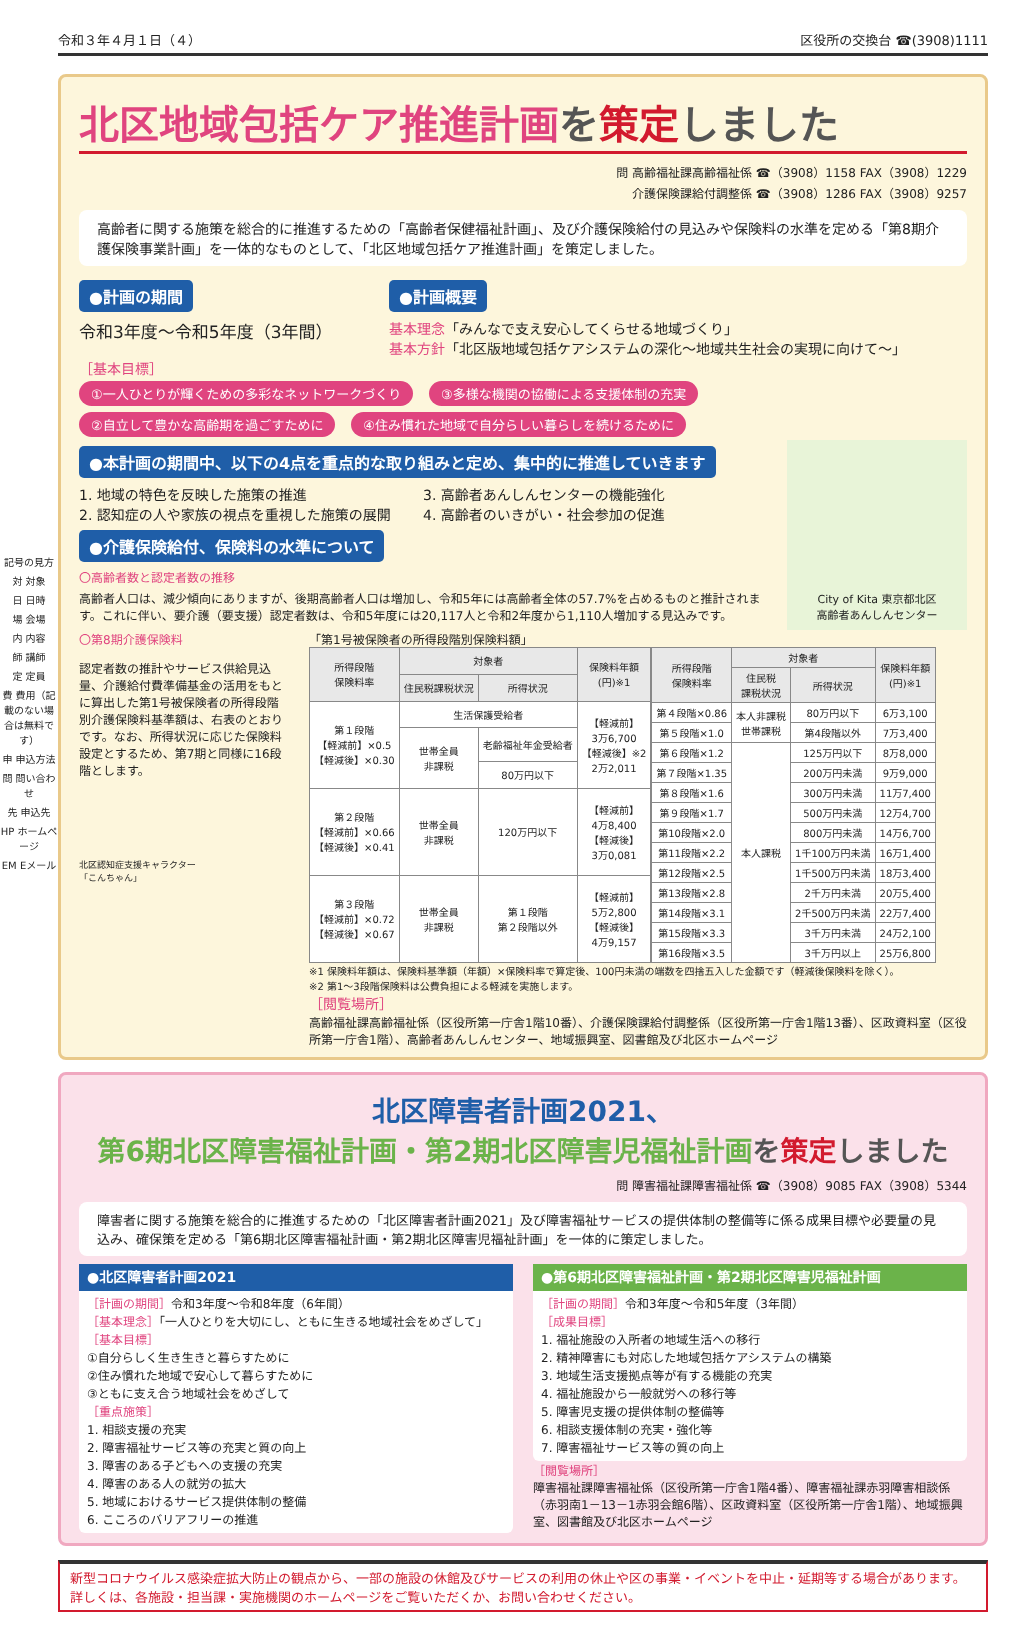記号の見方
対 対象
日 日時
場 会場
内 内容
師 講師
定 定員
費 費用（記載のない場合は無料です）
申 申込方法
問 問い合わせ
先 申込先
HP ホームページ
EM Eメール
令和３年４月１日（４） 区役所の交換台 ☎(3908)1111
北区地域包括ケア推進計画を策定 しました
問 高齢福祉課高齢福祉係 ☎（3908）1158 FAX（3908）1229
介護保険課給付調整係 ☎（3908）1286 FAX（3908）9257
高齢者に関する施策を総合的に推進するための「高齢者保健福祉計画」、及び介護保険給付の見込みや保険料の水準を定める「第8期介護保険事業計画」を一体的なものとして、「北区地域包括ケア推進計画」を策定しました。
●計画の期間
令和3年度～令和5年度（3年間）
●計画概要
基本理念「みんなで支え安心してくらせる地域づくり」
基本方針「北区版地域包括ケアシステムの深化～地域共生社会の実現に向けて～」
［基本目標］
①一人ひとりが輝くための多彩なネットワークづくり ③多様な機関の協働による支援体制の充実
②自立して豊かな高齢期を過ごすために ④住み慣れた地域で自分らしい暮らしを続けるために
●本計画の期間中、以下の4点を重点的な取り組みと定め、集中的に推進していきます
1. 地域の特色を反映した施策の推進
3. 高齢者あんしんセンターの機能強化
2. 認知症の人や家族の視点を重視した施策の展開
4. 高齢者のいきがい・社会参加の促進
●介護保険給付、保険料の水準について
〇高齢者数と認定者数の推移
高齢者人口は、減少傾向にありますが、後期高齢者人口は増加し、令和5年には高齢者全体の57.7%を占めるものと推計されます。これに伴い、要介護（要支援）認定者数は、令和5年度には20,117人と令和2年度から1,110人増加する見込みです。
City of Kita 東京都北区
高齢者あんしんセンター
〇第8期介護保険料
認定者数の推計やサービス供給見込量、介護給付費準備基金の活用をもとに算出した第1号被保険者の所得段階別介護保険料基準額は、右表のとおりです。なお、所得状況に応じた保険料設定とするため、第7期と同様に16段階とします。
北区認知症支援キャラクター
「こんちゃん」
「第1号被保険者の所得段階別保険料額」
| 所得段階 保険料率 | 対象者 | | 保険料年額 (円)※1 |
| --- | --- | --- | --- |
| | 住民税課税状況 | 所得状況 | |
| 第１段階 【軽減前】×0.5 【軽減後】×0.30 | 生活保護受給者 | | 【軽減前】 3万6,700 【軽減後】※2 2万2,011 |
| | 世帯全員 非課税 | 老齢福祉年金受給者 | |
| | | 80万円以下 | |
| 第２段階 【軽減前】×0.66 【軽減後】×0.41 | 世帯全員 非課税 | 120万円以下 | 【軽減前】 4万8,400 【軽減後】 3万0,081 |
| 第３段階 【軽減前】×0.72 【軽減後】×0.67 | 世帯全員 非課税 | 第１段階 第２段階以外 | 【軽減前】 5万2,800 【軽減後】 4万9,157 |
| 所得段階 保険料率 | 対象者 | | 保険料年額 (円)※1 |
| --- | --- | --- | --- |
| | 住民税 課税状況 | 所得状況 | |
| 第４段階×0.86 | 本人非課税 世帯課税 | 80万円以下 | 6万3,100 |
| 第５段階×1.0 | | 第4段階以外 | 7万3,400 |
| 第６段階×1.2 | 本人課税 | 125万円以下 | 8万8,000 |
| 第７段階×1.35 | | 200万円未満 | 9万9,000 |
| 第８段階×1.6 | | 300万円未満 | 11万7,400 |
| 第９段階×1.7 | | 500万円未満 | 12万4,700 |
| 第10段階×2.0 | | 800万円未満 | 14万6,700 |
| 第11段階×2.2 | | 1千100万円未満 | 16万1,400 |
| 第12段階×2.5 | | 1千500万円未満 | 18万3,400 |
| 第13段階×2.8 | | 2千万円未満 | 20万5,400 |
| 第14段階×3.1 | | 2千500万円未満 | 22万7,400 |
| 第15段階×3.3 | | 3千万円未満 | 24万2,100 |
| 第16段階×3.5 | | 3千万円以上 | 25万6,800 |
※1 保険料年額は、保険料基準額（年額）×保険料率で算定後、100円未満の端数を四捨五入した金額です（軽減後保険料を除く）。
※2 第1～3段階保険料は公費負担による軽減を実施します。
［閲覧場所］
高齢福祉課高齢福祉係（区役所第一庁舎1階10番）、介護保険課給付調整係（区役所第一庁舎1階13番）、区政資料室（区役所第一庁舎1階）、高齢者あんしんセンター、地域振興室、図書館及び北区ホームページ
北区障害者計画2021、
第6期北区障害福祉計画・第2期北区障害児福祉計画を策定 しました
問 障害福祉課障害福祉係 ☎（3908）9085 FAX（3908）5344
障害者に関する施策を総合的に推進するための「北区障害者計画2021」及び障害福祉サービスの提供体制の整備等に係る成果目標や必要量の見込み、確保策を定める「第6期北区障害福祉計画・第2期北区障害児福祉計画」を一体的に策定しました。
●北区障害者計画2021
［計画の期間］令和3年度～令和8年度（6年間）
［基本理念］「一人ひとりを大切にし、ともに生きる地域社会をめざして」
［基本目標］
①自分らしく生き生きと暮らすために
②住み慣れた地域で安心して暮らすために
③ともに支え合う地域社会をめざして
［重点施策］
1. 相談支援の充実
2. 障害福祉サービス等の充実と質の向上
3. 障害のある子どもへの支援の充実
4. 障害のある人の就労の拡大
5. 地域におけるサービス提供体制の整備
6. こころのバリアフリーの推進
●第6期北区障害福祉計画・第2期北区障害児福祉計画
［計画の期間］令和3年度～令和5年度（3年間）
［成果目標］
1. 福祉施設の入所者の地域生活への移行
2. 精神障害にも対応した地域包括ケアシステムの構築
3. 地域生活支援拠点等が有する機能の充実
4. 福祉施設から一般就労への移行等
5. 障害児支援の提供体制の整備等
6. 相談支援体制の充実・強化等
7. 障害福祉サービス等の質の向上
［閲覧場所］
障害福祉課障害福祉係（区役所第一庁舎1階4番）、障害福祉課赤羽障害相談係（赤羽南1－13－1赤羽会館6階）、区政資料室（区役所第一庁舎1階）、地域振興室、図書館及び北区ホームページ
新型コロナウイルス感染症拡大防止の観点から、一部の施設の休館及びサービスの利用の休止や区の事業・イベントを中止・延期等する場合があります。詳しくは、各施設・担当課・実施機関のホームページをご覧いただくか、お問い合わせください。